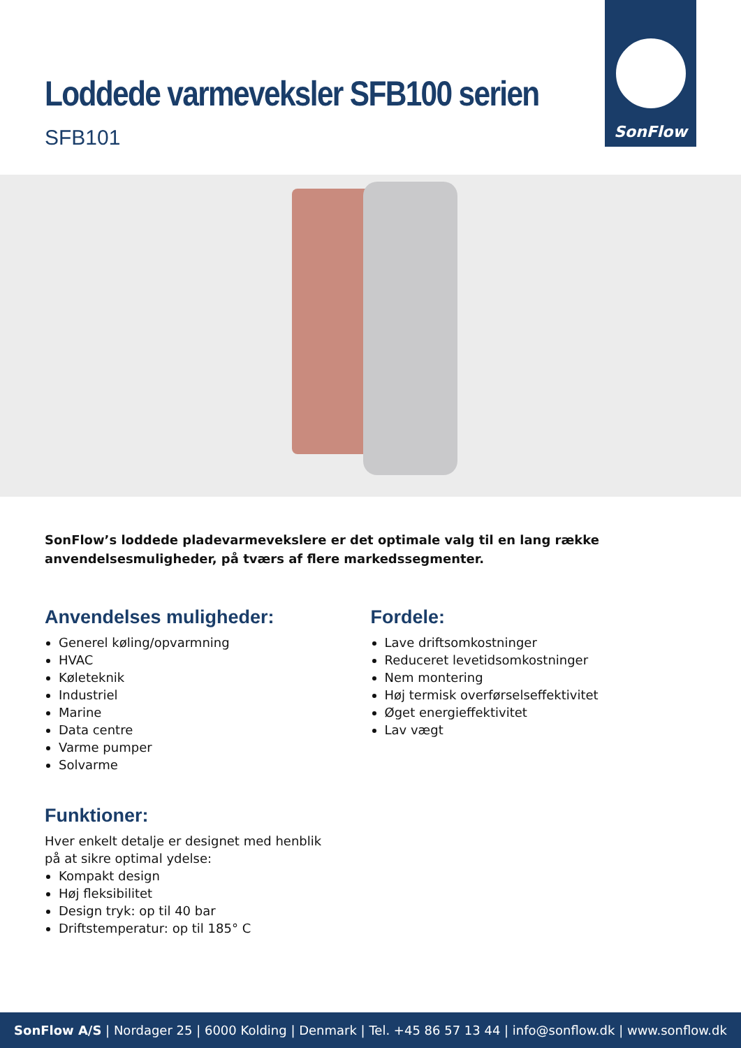Loddede varmeveksler SFB100 serien
SFB101
SonFlow
SonFlow’s loddede pladevarmevekslere er det optimale valg til en lang række anvendelsesmuligheder, på tværs af flere markedssegmenter.
Anvendelses muligheder:
Generel køling/opvarmning
HVAC
Køleteknik
Industriel
Marine
Data centre
Varme pumper
Solvarme
Fordele:
Lave driftsomkostninger
Reduceret levetidsomkostninger
Nem montering
Høj termisk overførselseffektivitet
Øget energieffektivitet
Lav vægt
Funktioner:
Hver enkelt detalje er designet med henblik
på at sikre optimal ydelse:
Kompakt design
Høj fleksibilitet
Design tryk: op til 40 bar
Driftstemperatur: op til 185° C
SonFlow A/S | Nordager 25 | 6000 Kolding | Denmark | Tel. +45 86 57 13 44 | info@sonflow.dk | www.sonflow.dk